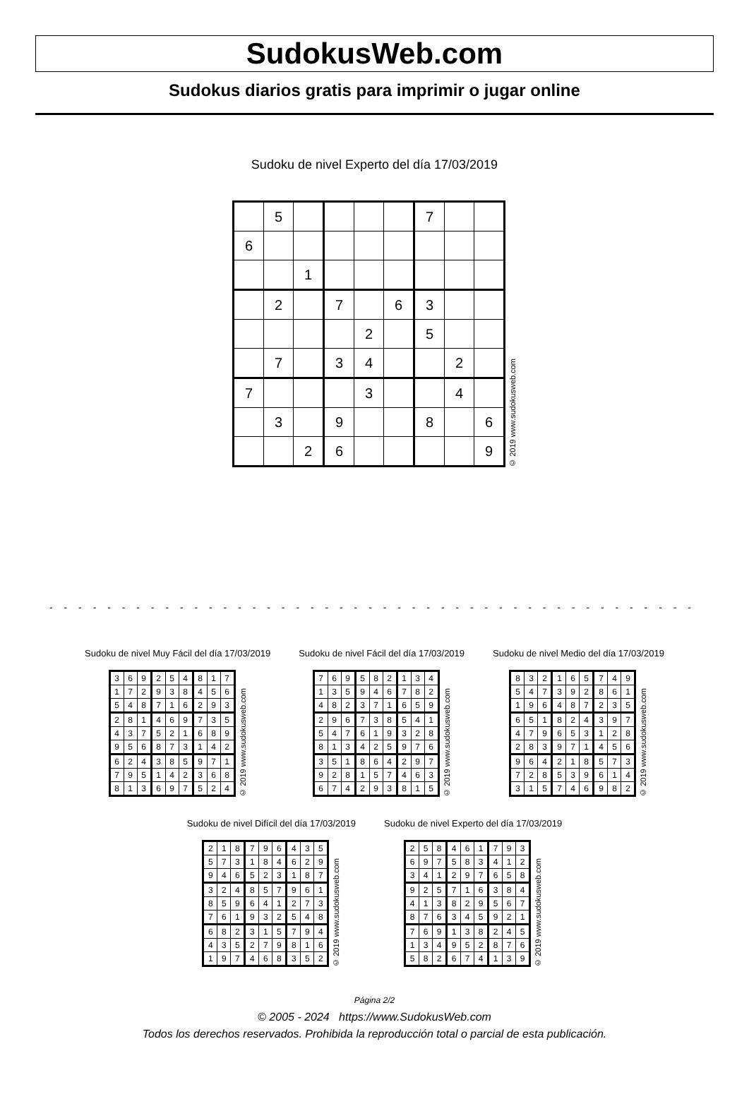SudokusWeb.com
Sudokus diarios gratis para imprimir o jugar online
Sudoku de nivel Experto del día 17/03/2019
| | 5 | | | | | 7 | | |
| 6 | | | | | | | | |
| | | 1 | | | | | | |
| | 2 | | 7 | | 6 | 3 | | |
| | | | | 2 | | 5 | | |
| | 7 | | 3 | 4 | | | 2 | |
| 7 | | | | 3 | | | 4 | |
| | 3 | | 9 | | | 8 | | 6 |
| | | 2 | 6 | | | | | 9 |
© 2019 www.sudokusweb.com
- - - - - - - - - - - - - - - - - - - - - - - - - - - - - - - - - - - - - - - - - - - - - - - - - - - - - - - - - -
Sudoku de nivel Muy Fácil del día 17/03/2019
| 3 | 6 | 9 | 2 | 5 | 4 | 8 | 1 | 7 |
| 1 | 7 | 2 | 9 | 3 | 8 | 4 | 5 | 6 |
| 5 | 4 | 8 | 7 | 1 | 6 | 2 | 9 | 3 |
| 2 | 8 | 1 | 4 | 6 | 9 | 7 | 3 | 5 |
| 4 | 3 | 7 | 5 | 2 | 1 | 6 | 8 | 9 |
| 9 | 5 | 6 | 8 | 7 | 3 | 1 | 4 | 2 |
| 6 | 2 | 4 | 3 | 8 | 5 | 9 | 7 | 1 |
| 7 | 9 | 5 | 1 | 4 | 2 | 3 | 6 | 8 |
| 8 | 1 | 3 | 6 | 9 | 7 | 5 | 2 | 4 |
© 2019 www.sudokusweb.com
Sudoku de nivel Fácil del día 17/03/2019
| 7 | 6 | 9 | 5 | 8 | 2 | 1 | 3 | 4 |
| 1 | 3 | 5 | 9 | 4 | 6 | 7 | 8 | 2 |
| 4 | 8 | 2 | 3 | 7 | 1 | 6 | 5 | 9 |
| 2 | 9 | 6 | 7 | 3 | 8 | 5 | 4 | 1 |
| 5 | 4 | 7 | 6 | 1 | 9 | 3 | 2 | 8 |
| 8 | 1 | 3 | 4 | 2 | 5 | 9 | 7 | 6 |
| 3 | 5 | 1 | 8 | 6 | 4 | 2 | 9 | 7 |
| 9 | 2 | 8 | 1 | 5 | 7 | 4 | 6 | 3 |
| 6 | 7 | 4 | 2 | 9 | 3 | 8 | 1 | 5 |
© 2019 www.sudokusweb.com
Sudoku de nivel Medio del día 17/03/2019
| 8 | 3 | 2 | 1 | 6 | 5 | 7 | 4 | 9 |
| 5 | 4 | 7 | 3 | 9 | 2 | 8 | 6 | 1 |
| 1 | 9 | 6 | 4 | 8 | 7 | 2 | 3 | 5 |
| 6 | 5 | 1 | 8 | 2 | 4 | 3 | 9 | 7 |
| 4 | 7 | 9 | 6 | 5 | 3 | 1 | 2 | 8 |
| 2 | 8 | 3 | 9 | 7 | 1 | 4 | 5 | 6 |
| 9 | 6 | 4 | 2 | 1 | 8 | 5 | 7 | 3 |
| 7 | 2 | 8 | 5 | 3 | 9 | 6 | 1 | 4 |
| 3 | 1 | 5 | 7 | 4 | 6 | 9 | 8 | 2 |
© 2019 www.sudokusweb.com
Sudoku de nivel Difícil del día 17/03/2019
| 2 | 1 | 8 | 7 | 9 | 6 | 4 | 3 | 5 |
| 5 | 7 | 3 | 1 | 8 | 4 | 6 | 2 | 9 |
| 9 | 4 | 6 | 5 | 2 | 3 | 1 | 8 | 7 |
| 3 | 2 | 4 | 8 | 5 | 7 | 9 | 6 | 1 |
| 8 | 5 | 9 | 6 | 4 | 1 | 2 | 7 | 3 |
| 7 | 6 | 1 | 9 | 3 | 2 | 5 | 4 | 8 |
| 6 | 8 | 2 | 3 | 1 | 5 | 7 | 9 | 4 |
| 4 | 3 | 5 | 2 | 7 | 9 | 8 | 1 | 6 |
| 1 | 9 | 7 | 4 | 6 | 8 | 3 | 5 | 2 |
© 2019 www.sudokusweb.com
Sudoku de nivel Experto del día 17/03/2019
| 2 | 5 | 8 | 4 | 6 | 1 | 7 | 9 | 3 |
| 6 | 9 | 7 | 5 | 8 | 3 | 4 | 1 | 2 |
| 3 | 4 | 1 | 2 | 9 | 7 | 6 | 5 | 8 |
| 9 | 2 | 5 | 7 | 1 | 6 | 3 | 8 | 4 |
| 4 | 1 | 3 | 8 | 2 | 9 | 5 | 6 | 7 |
| 8 | 7 | 6 | 3 | 4 | 5 | 9 | 2 | 1 |
| 7 | 6 | 9 | 1 | 3 | 8 | 2 | 4 | 5 |
| 1 | 3 | 4 | 9 | 5 | 2 | 8 | 7 | 6 |
| 5 | 8 | 2 | 6 | 7 | 4 | 1 | 3 | 9 |
© 2019 www.sudokusweb.com
Página 2/2
© 2005 - 2024 https://www.SudokusWeb.com
Todos los derechos reservados. Prohibida la reproducción total o parcial de esta publicación.